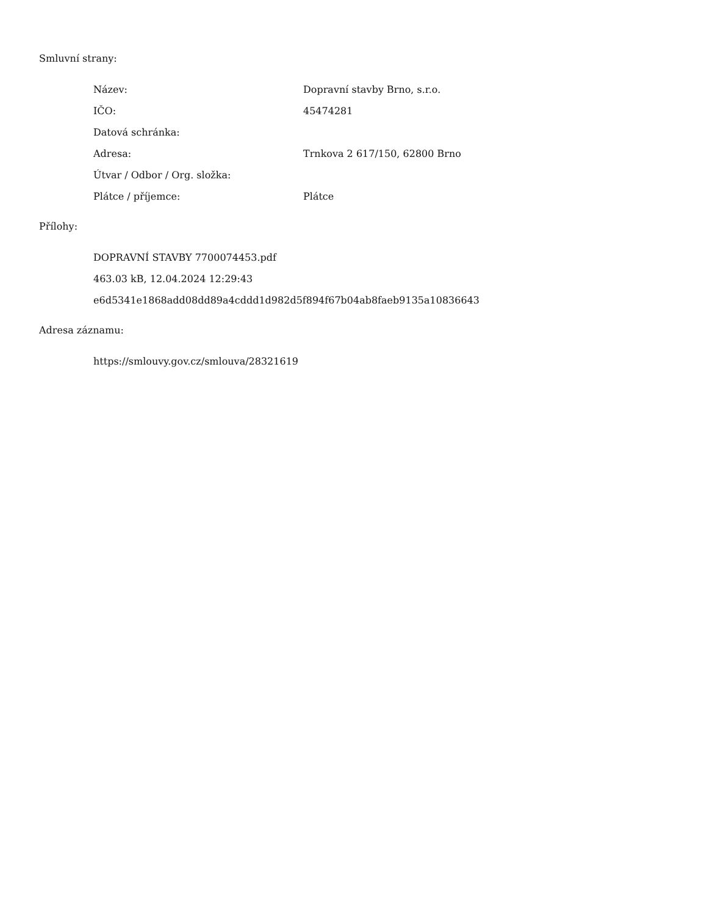Smluvní strany:
| Název: | Dopravní stavby Brno, s.r.o. |
| IČO: | 45474281 |
| Datová schránka: | |
| Adresa: | Trnkova 2 617/150, 62800 Brno |
| Útvar / Odbor / Org. složka: | |
| Plátce / příjemce: | Plátce |
Přílohy:
DOPRAVNÍ STAVBY 7700074453.pdf
463.03 kB, 12.04.2024 12:29:43
e6d5341e1868add08dd89a4cddd1d982d5f894f67b04ab8faeb9135a10836643
Adresa záznamu:
https://smlouvy.gov.cz/smlouva/28321619